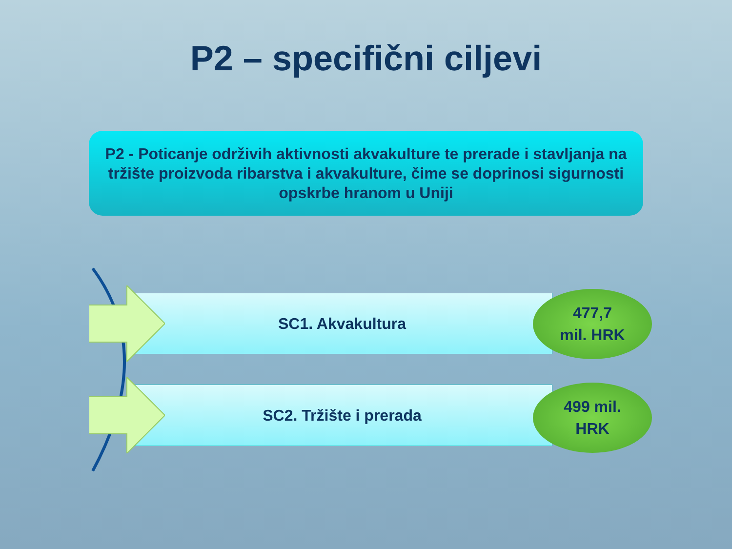P2 – specifični ciljevi
P2 - Poticanje održivih aktivnosti akvakulture te prerade i stavljanja na tržište proizvoda ribarstva i akvakulture, čime se doprinosi sigurnosti opskrbe hranom u Uniji
SC1. Akvakultura
477,7
mil. HRK
SC2. Tržište i prerada
499 mil.
HRK